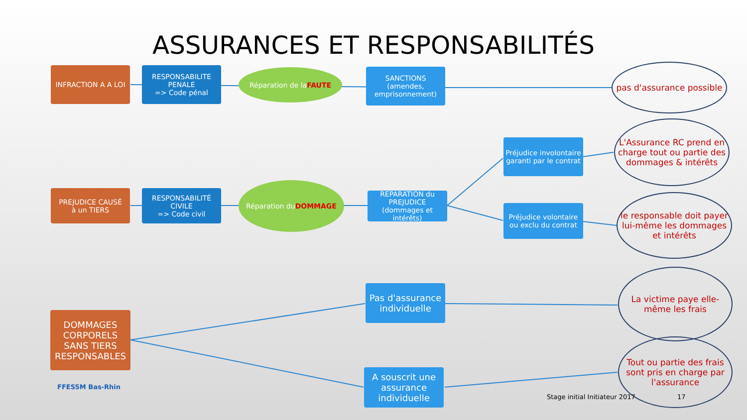ASSURANCES ET RESPONSABILITÉS
INFRACTION A A LOI
RESPONSABILITE PENALE
=> Code pénal
Réparation de la
FAUTE
SANCTIONS
(amendes, emprisonnement)
pas d'assurance possible
Préjudice involontaire garanti par le contrat
L'Assurance RC prend en charge tout ou partie des dommages & intérêts
PREJUDICE CAUSÉ
à un TIERS
RESPONSABILITÉ CIVILE
=> Code civil
Réparation du
DOMMAGE
REPARATION du PREJUDICE (dommages et intérêts)
Préjudice volontaire ou exclu du contrat
le responsable doit payer lui-même les dommages et intérêts
Pas d'assurance individuelle
La victime paye elle-même les frais
DOMMAGES CORPORELS SANS TIERS RESPONSABLES
A souscrit une assurance individuelle
Tout ou partie des frais sont pris en charge par l'assurance
FFESSM Bas-Rhin
Stage initial Initiateur 2017 17